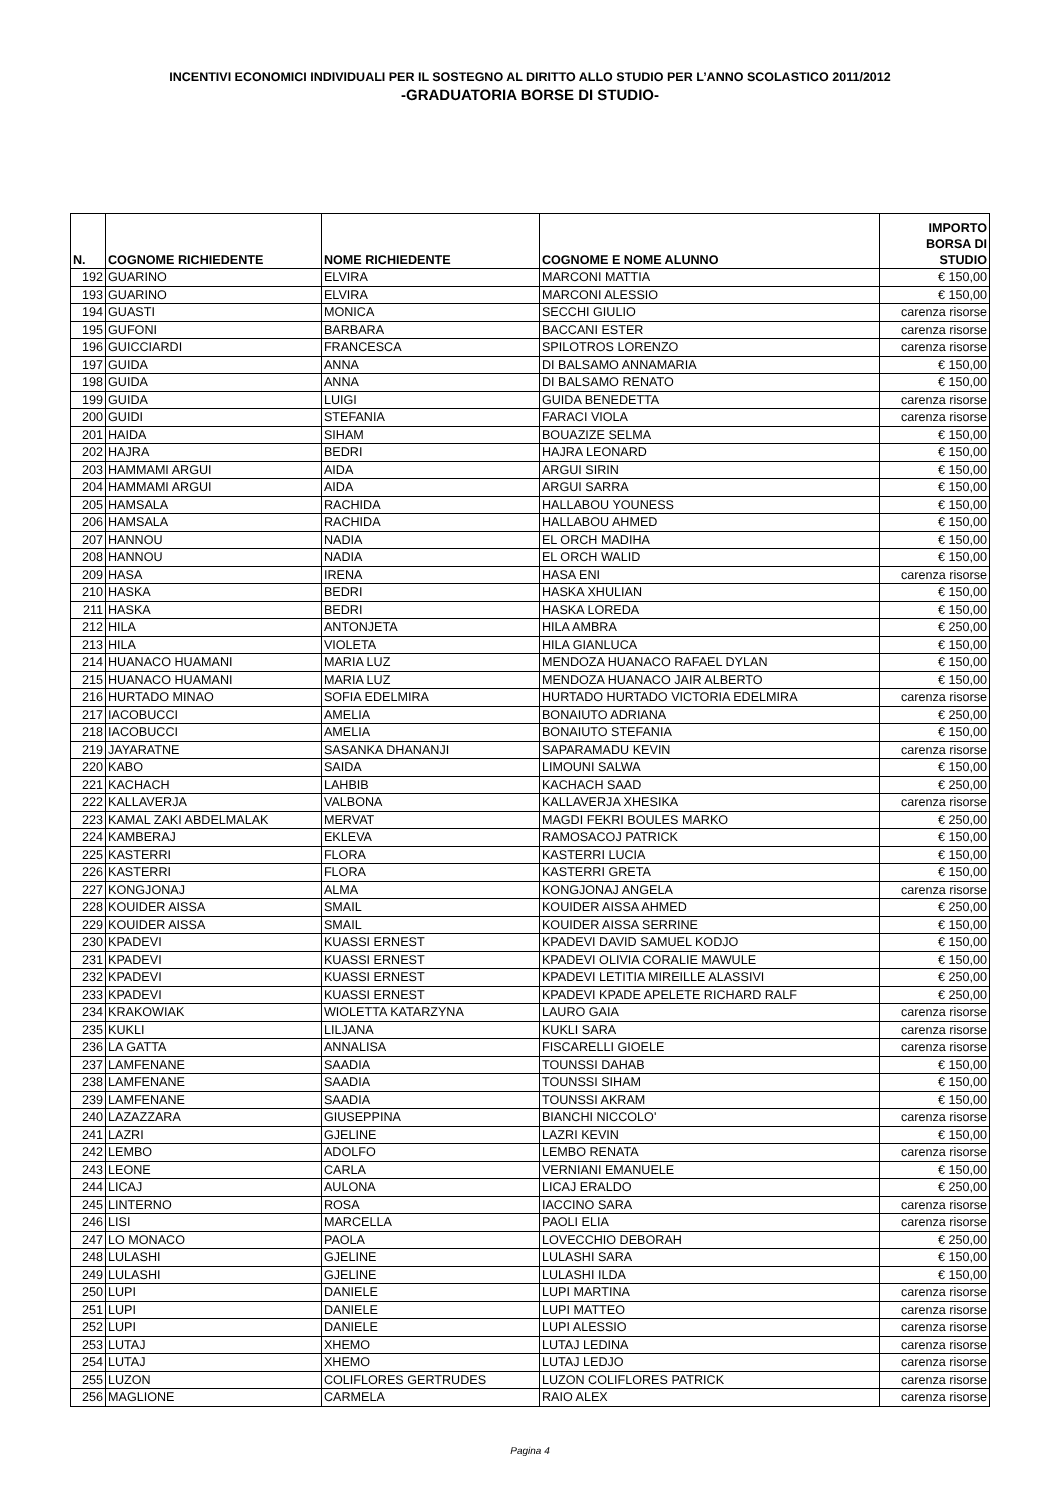INCENTIVI ECONOMICI INDIVIDUALI PER IL SOSTEGNO AL DIRITTO ALLO STUDIO PER L’ANNO SCOLASTICO 2011/2012
-GRADUATORIA BORSE DI STUDIO-
| N. | COGNOME RICHIEDENTE | NOME RICHIEDENTE | COGNOME E NOME ALUNNO | IMPORTO BORSA DI STUDIO |
| --- | --- | --- | --- | --- |
| 192 | GUARINO | ELVIRA | MARCONI MATTIA | € 150,00 |
| 193 | GUARINO | ELVIRA | MARCONI ALESSIO | € 150,00 |
| 194 | GUASTI | MONICA | SECCHI GIULIO | carenza risorse |
| 195 | GUFONI | BARBARA | BACCANI ESTER | carenza risorse |
| 196 | GUICCIARDI | FRANCESCA | SPILOTROS LORENZO | carenza risorse |
| 197 | GUIDA | ANNA | DI BALSAMO ANNAMARIA | € 150,00 |
| 198 | GUIDA | ANNA | DI BALSAMO RENATO | € 150,00 |
| 199 | GUIDA | LUIGI | GUIDA BENEDETTA | carenza risorse |
| 200 | GUIDI | STEFANIA | FARACI VIOLA | carenza risorse |
| 201 | HAIDA | SIHAM | BOUAZIZE SELMA | € 150,00 |
| 202 | HAJRA | BEDRI | HAJRA LEONARD | € 150,00 |
| 203 | HAMMAMI ARGUI | AIDA | ARGUI SIRIN | € 150,00 |
| 204 | HAMMAMI ARGUI | AIDA | ARGUI SARRA | € 150,00 |
| 205 | HAMSALA | RACHIDA | HALLABOU YOUNESS | € 150,00 |
| 206 | HAMSALA | RACHIDA | HALLABOU AHMED | € 150,00 |
| 207 | HANNOU | NADIA | EL ORCH MADIHA | € 150,00 |
| 208 | HANNOU | NADIA | EL ORCH WALID | € 150,00 |
| 209 | HASA | IRENA | HASA ENI | carenza risorse |
| 210 | HASKA | BEDRI | HASKA XHULIAN | € 150,00 |
| 211 | HASKA | BEDRI | HASKA LOREDA | € 150,00 |
| 212 | HILA | ANTONJETA | HILA AMBRA | € 250,00 |
| 213 | HILA | VIOLETA | HILA GIANLUCA | € 150,00 |
| 214 | HUANACO HUAMANI | MARIA LUZ | MENDOZA HUANACO RAFAEL DYLAN | € 150,00 |
| 215 | HUANACO HUAMANI | MARIA LUZ | MENDOZA HUANACO JAIR ALBERTO | € 150,00 |
| 216 | HURTADO MINAO | SOFIA EDELMIRA | HURTADO HURTADO VICTORIA EDELMIRA | carenza risorse |
| 217 | IACOBUCCI | AMELIA | BONAIUTO ADRIANA | € 250,00 |
| 218 | IACOBUCCI | AMELIA | BONAIUTO STEFANIA | € 150,00 |
| 219 | JAYARATNE | SASANKA DHANANJI | SAPARAMADU KEVIN | carenza risorse |
| 220 | KABO | SAIDA | LIMOUNI SALWA | € 150,00 |
| 221 | KACHACH | LAHBIB | KACHACH SAAD | € 250,00 |
| 222 | KALLAVERJA | VALBONA | KALLAVERJA XHESIKA | carenza risorse |
| 223 | KAMAL ZAKI ABDELMALAK | MERVAT | MAGDI FEKRI BOULES MARKO | € 250,00 |
| 224 | KAMBERAJ | EKLEVA | RAMOSACOJ PATRICK | € 150,00 |
| 225 | KASTERRI | FLORA | KASTERRI LUCIA | € 150,00 |
| 226 | KASTERRI | FLORA | KASTERRI GRETA | € 150,00 |
| 227 | KONGJONAJ | ALMA | KONGJONAJ ANGELA | carenza risorse |
| 228 | KOUIDER AISSA | SMAIL | KOUIDER AISSA AHMED | € 250,00 |
| 229 | KOUIDER AISSA | SMAIL | KOUIDER AISSA SERRINE | € 150,00 |
| 230 | KPADEVI | KUASSI ERNEST | KPADEVI DAVID SAMUEL KODJO | € 150,00 |
| 231 | KPADEVI | KUASSI ERNEST | KPADEVI OLIVIA CORALIE MAWULE | € 150,00 |
| 232 | KPADEVI | KUASSI ERNEST | KPADEVI LETITIA MIREILLE ALASSIVI | € 250,00 |
| 233 | KPADEVI | KUASSI ERNEST | KPADEVI KPADE APELETE RICHARD RALF | € 250,00 |
| 234 | KRAKOWIAK | WIOLETTA KATARZYNA | LAURO GAIA | carenza risorse |
| 235 | KUKLI | LILJANA | KUKLI SARA | carenza risorse |
| 236 | LA GATTA | ANNALISA | FISCARELLI GIOELE | carenza risorse |
| 237 | LAMFENANE | SAADIA | TOUNSSI DAHAB | € 150,00 |
| 238 | LAMFENANE | SAADIA | TOUNSSI SIHAM | € 150,00 |
| 239 | LAMFENANE | SAADIA | TOUNSSI AKRAM | € 150,00 |
| 240 | LAZAZZARA | GIUSEPPINA | BIANCHI NICCOLO' | carenza risorse |
| 241 | LAZRI | GJELINE | LAZRI KEVIN | € 150,00 |
| 242 | LEMBO | ADOLFO | LEMBO RENATA | carenza risorse |
| 243 | LEONE | CARLA | VERNIANI EMANUELE | € 150,00 |
| 244 | LICAJ | AULONA | LICAJ ERALDO | € 250,00 |
| 245 | LINTERNO | ROSA | IACCINO SARA | carenza risorse |
| 246 | LISI | MARCELLA | PAOLI ELIA | carenza risorse |
| 247 | LO MONACO | PAOLA | LOVECCHIO DEBORAH | € 250,00 |
| 248 | LULASHI | GJELINE | LULASHI SARA | € 150,00 |
| 249 | LULASHI | GJELINE | LULASHI ILDA | € 150,00 |
| 250 | LUPI | DANIELE | LUPI MARTINA | carenza risorse |
| 251 | LUPI | DANIELE | LUPI MATTEO | carenza risorse |
| 252 | LUPI | DANIELE | LUPI ALESSIO | carenza risorse |
| 253 | LUTAJ | XHEMO | LUTAJ LEDINA | carenza risorse |
| 254 | LUTAJ | XHEMO | LUTAJ LEDJO | carenza risorse |
| 255 | LUZON | COLIFLORES GERTRUDES | LUZON COLIFLORES PATRICK | carenza risorse |
| 256 | MAGLIONE | CARMELA | RAIO ALEX | carenza risorse |
Pagina 4